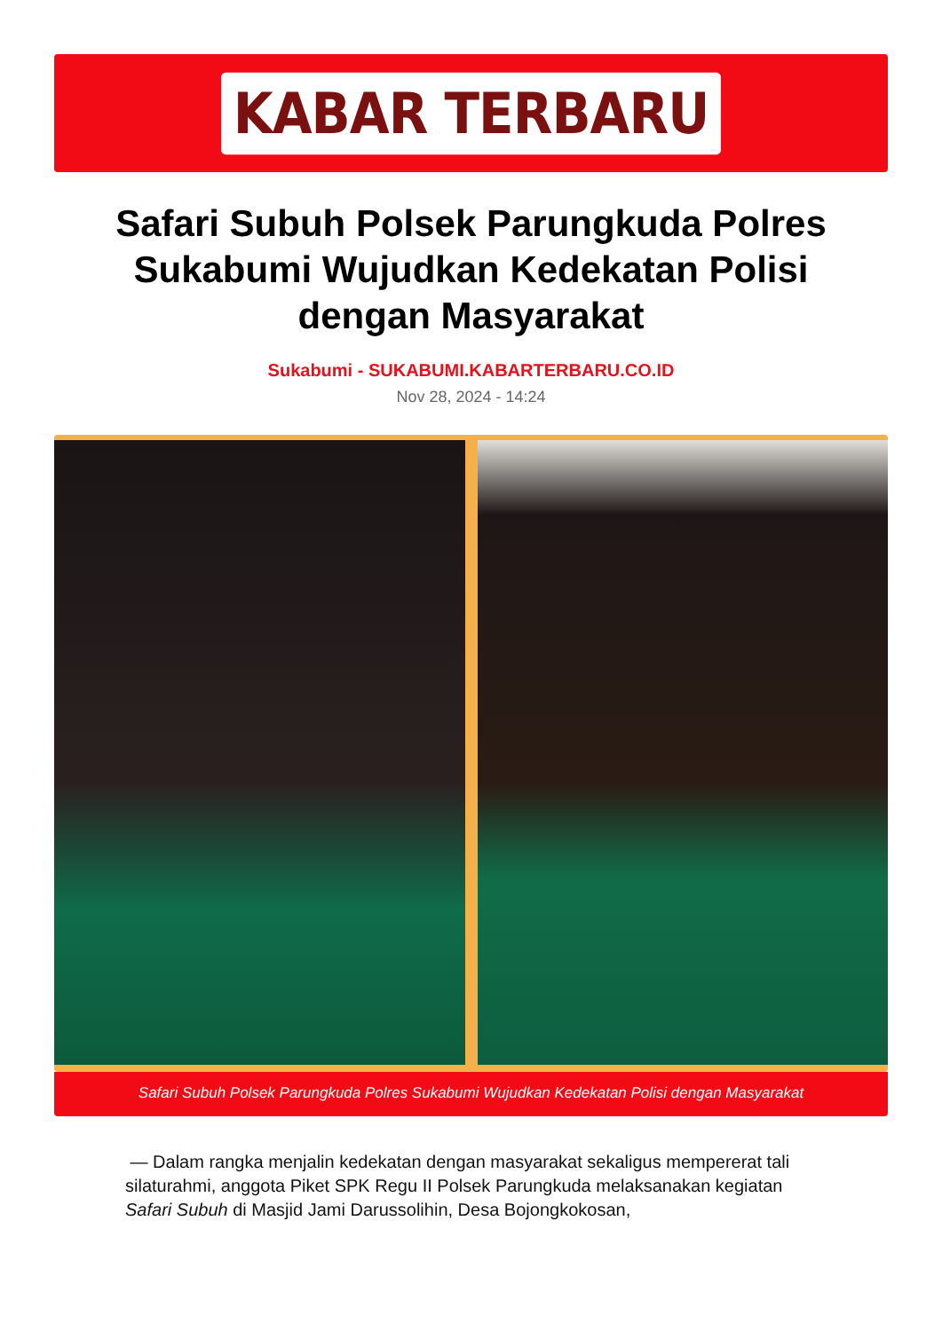KABAR TERBARU
Safari Subuh Polsek Parungkuda Polres Sukabumi Wujudkan Kedekatan Polisi dengan Masyarakat
Sukabumi - SUKABUMI.KABARTERBARU.CO.ID
Nov 28, 2024 - 14:24
Safari Subuh Polsek Parungkuda Polres Sukabumi Wujudkan Kedekatan Polisi dengan Masyarakat
— Dalam rangka menjalin kedekatan dengan masyarakat sekaligus mempererat tali silaturahmi, anggota Piket SPK Regu II Polsek Parungkuda melaksanakan kegiatan Safari Subuh di Masjid Jami Darussolihin, Desa Bojongkokosan,